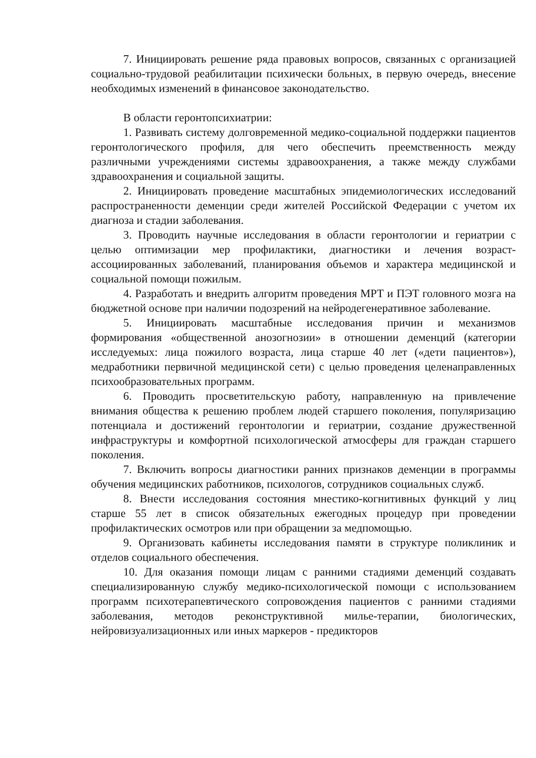7. Инициировать решение ряда правовых вопросов, связанных с организацией социально-трудовой реабилитации психически больных, в первую очередь, внесение необходимых изменений в финансовое законодательство.
В области геронтопсихиатрии:
1. Развивать систему долговременной медико-социальной поддержки пациентов геронтологического профиля, для чего обеспечить преемственность между различными учреждениями системы здравоохранения, а также между службами здравоохранения и социальной защиты.
2. Инициировать проведение масштабных эпидемиологических исследований распространенности деменции среди жителей Российской Федерации с учетом их диагноза и стадии заболевания.
3. Проводить научные исследования в области геронтологии и гериатрии с целью оптимизации мер профилактики, диагностики и лечения возраст-ассоциированных заболеваний, планирования объемов и характера медицинской и социальной помощи пожилым.
4. Разработать и внедрить алгоритм проведения МРТ и ПЭТ головного мозга на бюджетной основе при наличии подозрений на нейродегенеративное заболевание.
5. Инициировать масштабные исследования причин и механизмов формирования «общественной анозогнозии» в отношении деменций (категории исследуемых: лица пожилого возраста, лица старше 40 лет («дети пациентов»), медработники первичной медицинской сети) с целью проведения целенаправленных психообразовательных программ.
6. Проводить просветительскую работу, направленную на привлечение внимания общества к решению проблем людей старшего поколения, популяризацию потенциала и достижений геронтологии и гериатрии, создание дружественной инфраструктуры и комфортной психологической атмосферы для граждан старшего поколения.
7. Включить вопросы диагностики ранних признаков деменции в программы обучения медицинских работников, психологов, сотрудников социальных служб.
8. Внести исследования состояния мнестико-когнитивных функций у лиц старше 55 лет в список обязательных ежегодных процедур при проведении профилактических осмотров или при обращении за медпомощью.
9. Организовать кабинеты исследования памяти в структуре поликлиник и отделов социального обеспечения.
10. Для оказания помощи лицам с ранними стадиями деменций создавать специализированную службу медико-психологической помощи с использованием программ психотерапевтического сопровождения пациентов с ранними стадиями заболевания, методов реконструктивной милье-терапии, биологических, нейровизуализационных или иных маркеров - предикторов